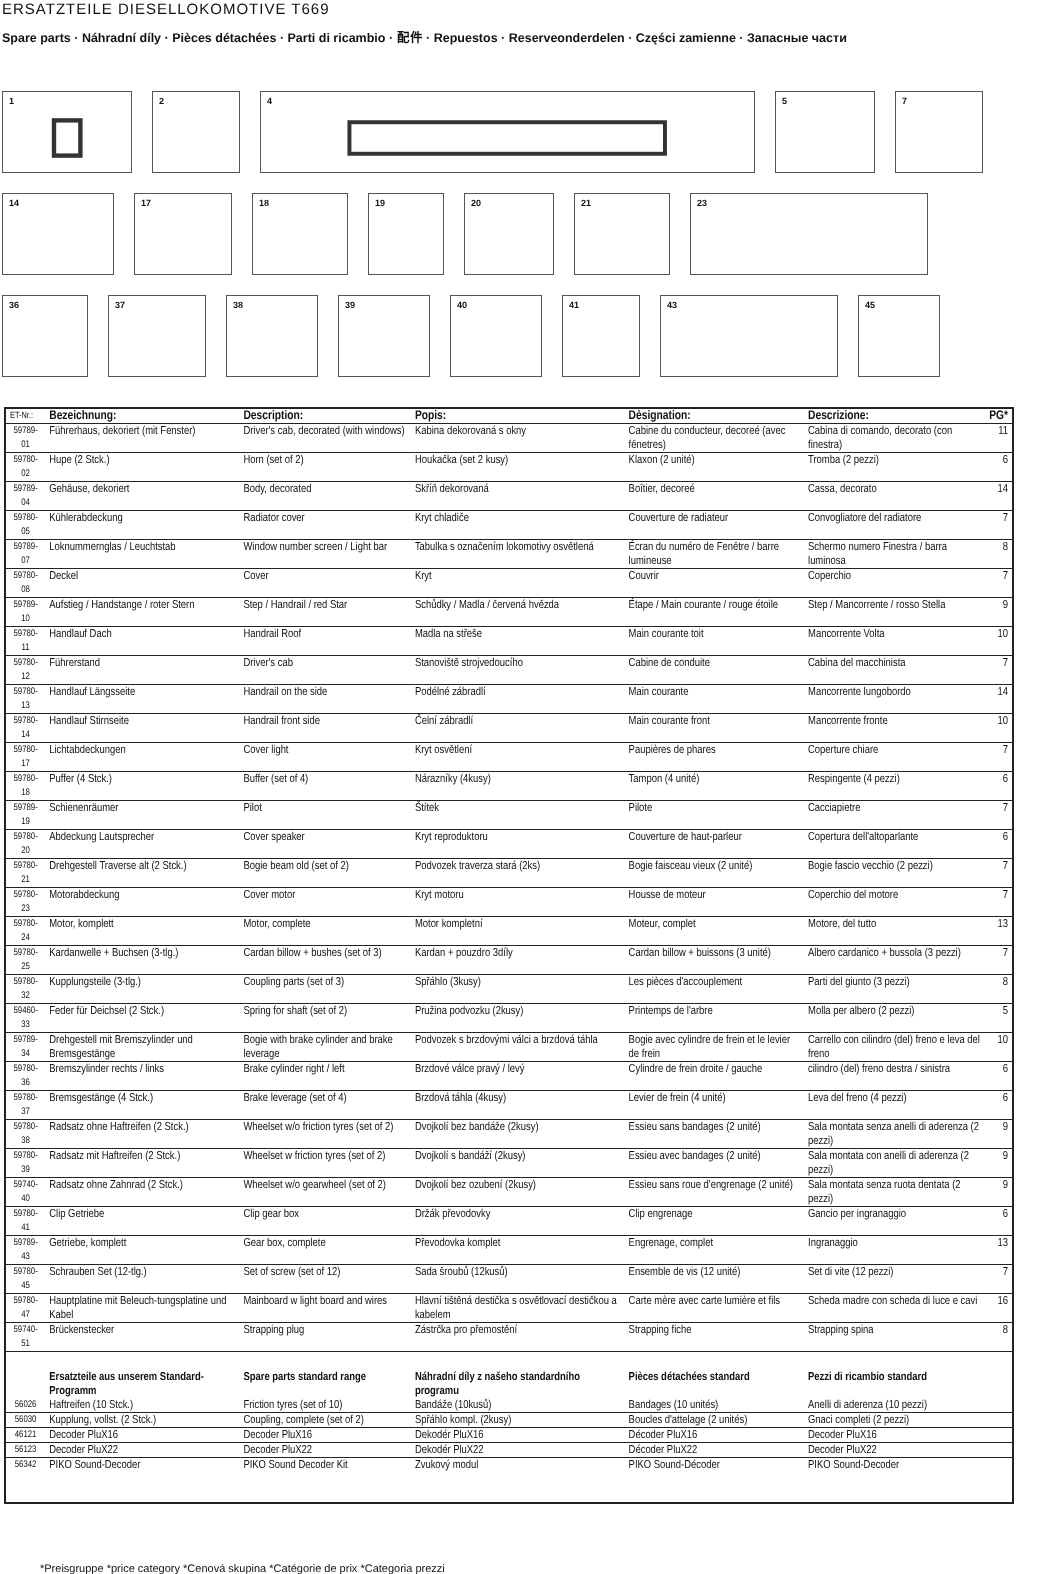ERSATZTEILE DIESELLOKOMOTIVE T669
Spare parts · Náhradní díly · Pièces détachées · Parti di ricambio · 配件 · Repuestos · Reserveonderdelen · Części zamienne · Запасные части
1 2 4 5 7
14 17 18 19 20 21 23
36 37 38 39 40 41 43 45
| ET-Nr.: | Bezeichnung: | Description: | Popis: | Dèsignation: | Descrizione: | PG* |
| --- | --- | --- | --- | --- | --- | --- |
| 59789-01 | Führerhaus, dekoriert (mit Fenster) | Driver's cab, decorated (with windows) | Kabina dekorovaná s okny | Cabine du conducteur, decoreé (avec fênetres) | Cabina di comando, decorato (con finestra) | 11 |
| 59780-02 | Hupe (2 Stck.) | Horn (set of 2) | Houkačka (set 2 kusy) | Klaxon (2 unité) | Tromba (2 pezzi) | 6 |
| 59789-04 | Gehäuse, dekoriert | Body, decorated | Skříň dekorovaná | Boîtier, decoreé | Cassa, decorato | 14 |
| 59780-05 | Kühlerabdeckung | Radiator cover | Kryt chladiče | Couverture de radiateur | Convogliatore del radiatore | 7 |
| 59789-07 | Loknummernglas / Leuchtstab | Window number screen / Light bar | Tabulka s označením lokomotivy osvětlená | Écran du numéro de Fenêtre / barre lumineuse | Schermo numero Finestra / barra luminosa | 8 |
| 59780-08 | Deckel | Cover | Kryt | Couvrir | Coperchio | 7 |
| 59789-10 | Aufstieg / Handstange / roter Stern | Step / Handrail / red Star | Schůdky / Madla / červená hvězda | Étape / Main courante / rouge étoile | Step / Mancorrente / rosso Stella | 9 |
| 59780-11 | Handlauf Dach | Handrail Roof | Madla na střeše | Main courante toit | Mancorrente Volta | 10 |
| 59780-12 | Führerstand | Driver's cab | Stanoviště strojvedoucího | Cabine de conduite | Cabina del macchinista | 7 |
| 59780-13 | Handlauf Längsseite | Handrail on the side | Podélné zábradlí | Main courante | Mancorrente lungobordo | 14 |
| 59780-14 | Handlauf Stirnseite | Handrail front side | Čelní zábradlí | Main courante front | Mancorrente fronte | 10 |
| 59780-17 | Lichtabdeckungen | Cover light | Kryt osvětlení | Paupières de phares | Coperture chiare | 7 |
| 59780-18 | Puffer (4 Stck.) | Buffer (set of 4) | Nárazníky (4kusy) | Tampon (4 unité) | Respingente (4 pezzi) | 6 |
| 59789-19 | Schienenräumer | Pilot | Štítek | Pilote | Cacciapietre | 7 |
| 59780-20 | Abdeckung Lautsprecher | Cover speaker | Kryt reproduktoru | Couverture de haut-parleur | Copertura dell'altoparlante | 6 |
| 59780-21 | Drehgestell Traverse alt (2 Stck.) | Bogie beam old (set of 2) | Podvozek traverza stará (2ks) | Bogie faisceau vieux (2 unité) | Bogie fascio vecchio (2 pezzi) | 7 |
| 59780-23 | Motorabdeckung | Cover motor | Kryt motoru | Housse de moteur | Coperchio del motore | 7 |
| 59780-24 | Motor, komplett | Motor, complete | Motor kompletní | Moteur, complet | Motore, del tutto | 13 |
| 59780-25 | Kardanwelle + Buchsen (3-tlg.) | Cardan billow + bushes (set of 3) | Kardan + pouzdro 3díly | Cardan billow + buissons (3 unité) | Albero cardanico + bussola (3 pezzi) | 7 |
| 59780-32 | Kupplungsteile (3-tlg.) | Coupling parts (set of 3) | Spřáhlo (3kusy) | Les pièces d'accouplement | Parti del giunto (3 pezzi) | 8 |
| 59460-33 | Feder für Deichsel (2 Stck.) | Spring for shaft (set of 2) | Pružina podvozku (2kusy) | Printemps de l'arbre | Molla per albero (2 pezzi) | 5 |
| 59789-34 | Drehgestell mit Bremszylinder und Bremsgestänge | Bogie with brake cylinder and brake leverage | Podvozek s brzdovými válci a brzdová táhla | Bogie avec cylindre de frein et le levier de frein | Carrello con cilindro (del) freno e leva del freno | 10 |
| 59780-36 | Bremszylinder rechts / links | Brake cylinder right / left | Brzdové válce pravý / levý | Cylindre de frein droite / gauche | cilindro (del) freno destra / sinistra | 6 |
| 59780-37 | Bremsgestänge (4 Stck.) | Brake leverage (set of 4) | Brzdová táhla (4kusy) | Levier de frein (4 unité) | Leva del freno (4 pezzi) | 6 |
| 59780-38 | Radsatz ohne Haftreifen (2 Stck.) | Wheelset w/o friction tyres (set of 2) | Dvojkolí bez bandáže (2kusy) | Essieu sans bandages (2 unité) | Sala montata senza anelli di aderenza (2 pezzi) | 9 |
| 59780-39 | Radsatz mit Haftreifen (2 Stck.) | Wheelset w friction tyres (set of 2) | Dvojkolí s bandáží (2kusy) | Essieu avec bandages (2 unité) | Sala montata con anelli di aderenza (2 pezzi) | 9 |
| 59740-40 | Radsatz ohne Zahnrad (2 Stck.) | Wheelset w/o gearwheel (set of 2) | Dvojkolí bez ozubení (2kusy) | Essieu sans roue d'engrenage (2 unité) | Sala montata senza ruota dentata (2 pezzi) | 9 |
| 59780-41 | Clip Getriebe | Clip gear box | Držák převodovky | Clip engrenage | Gancio per ingranaggio | 6 |
| 59789-43 | Getriebe, komplett | Gear box, complete | Převodovka komplet | Engrenage, complet | Ingranaggio | 13 |
| 59780-45 | Schrauben Set (12-tlg.) | Set of screw (set of 12) | Sada šroubů (12kusů) | Ensemble de vis (12 unité) | Set di vite (12 pezzi) | 7 |
| 59780-47 | Hauptplatine mit Beleuch-tungsplatine und Kabel | Mainboard w light board and wires | Hlavní tištěná destička s osvětlovací destičkou a kabelem | Carte mère avec carte lumière et fils | Scheda madre con scheda di luce e cavi | 16 |
| 59740-51 | Brückenstecker | Strapping plug | Zástrčka pro přemostění | Strapping fiche | Strapping spina | 8 |
| | Ersatzteile aus unserem Standard-Programm | Spare parts standard range | Náhradní díly z našeho standardního programu | Pièces détachées standard | Pezzi di ricambio standard | |
| 56026 | Haftreifen (10 Stck.) | Friction tyres (set of 10) | Bandáže (10kusů) | Bandages (10 unités) | Anelli di aderenza (10 pezzi) | |
| 56030 | Kupplung, vollst. (2 Stck.) | Coupling, complete (set of 2) | Spřáhlo kompl. (2kusy) | Boucles d'attelage (2 unités) | Gnaci completi (2 pezzi) | |
| 46121 | Decoder PluX16 | Decoder PluX16 | Dekodér PluX16 | Décoder PluX16 | Decoder PluX16 | |
| 56123 | Decoder PluX22 | Decoder PluX22 | Dekodér PluX22 | Décoder PluX22 | Decoder PluX22 | |
| 56342 | PIKO Sound-Decoder | PIKO Sound Decoder Kit | Zvukový modul | PIKO Sound-Décoder | PIKO Sound-Decoder | |
*Preisgruppe *price category *Cenová skupina *Catégorie de prix *Categoria prezzi